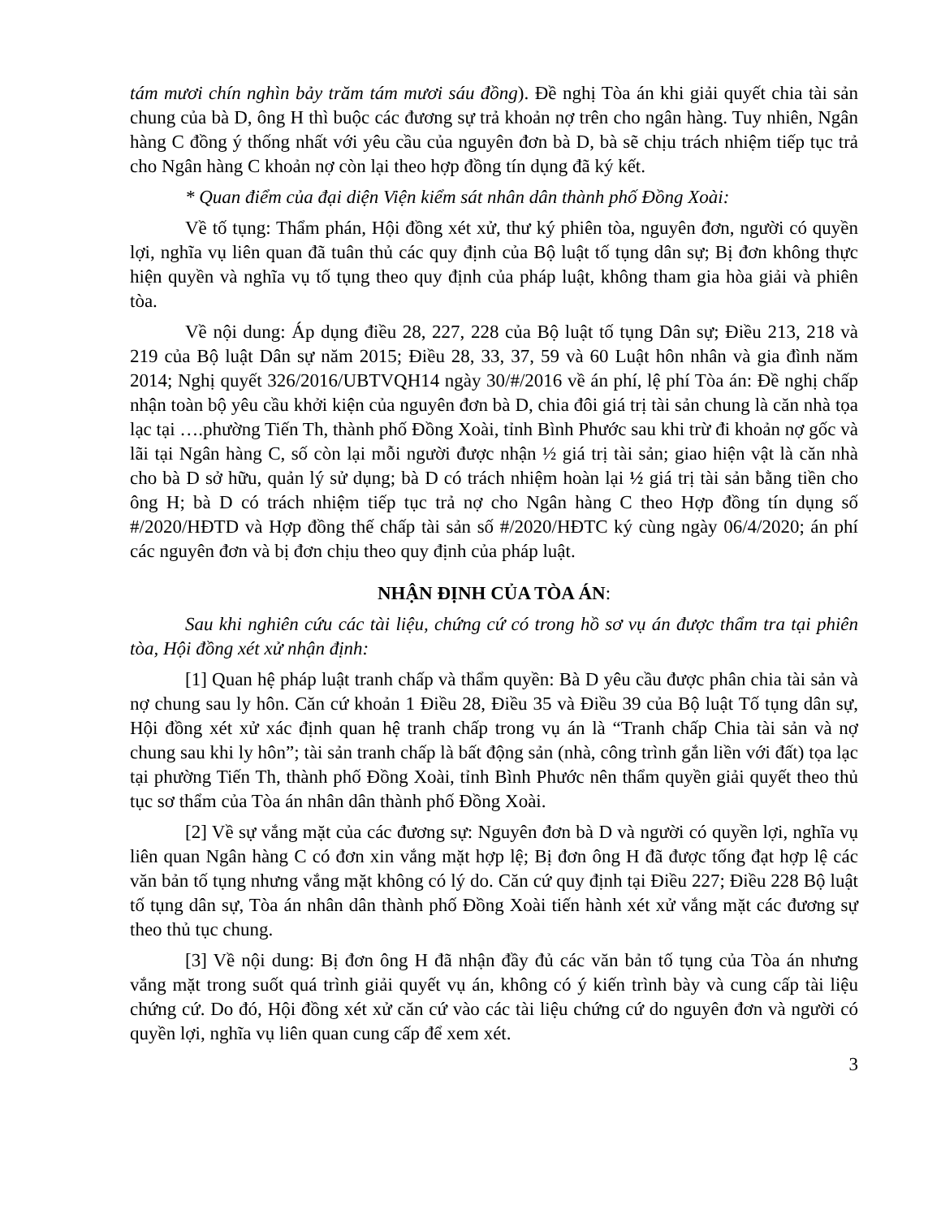tám mươi chín nghìn bảy trăm tám mươi sáu đồng). Đề nghị Tòa án khi giải quyết chia tài sản chung của bà D, ông H thì buộc các đương sự trả khoản nợ trên cho ngân hàng. Tuy nhiên, Ngân hàng C đồng ý thống nhất với yêu cầu của nguyên đơn bà D, bà sẽ chịu trách nhiệm tiếp tục trả cho Ngân hàng C khoản nợ còn lại theo hợp đồng tín dụng đã ký kết.
* Quan điểm của đại diện Viện kiểm sát nhân dân thành phố Đồng Xoài:
Về tố tụng: Thẩm phán, Hội đồng xét xử, thư ký phiên tòa, nguyên đơn, người có quyền lợi, nghĩa vụ liên quan đã tuân thủ các quy định của Bộ luật tố tụng dân sự; Bị đơn không thực hiện quyền và nghĩa vụ tố tụng theo quy định của pháp luật, không tham gia hòa giải và phiên tòa.
Về nội dung: Áp dụng điều 28, 227, 228 của Bộ luật tố tụng Dân sự; Điều 213, 218 và 219 của Bộ luật Dân sự năm 2015; Điều 28, 33, 37, 59 và 60 Luật hôn nhân và gia đình năm 2014; Nghị quyết 326/2016/UBTVQH14 ngày 30/#/2016 về án phí, lệ phí Tòa án: Đề nghị chấp nhận toàn bộ yêu cầu khởi kiện của nguyên đơn bà D, chia đôi giá trị tài sản chung là căn nhà tọa lạc tại ….phường Tiến Th, thành phố Đồng Xoài, tỉnh Bình Phước sau khi trừ đi khoản nợ gốc và lãi tại Ngân hàng C, số còn lại mỗi người được nhận ½ giá trị tài sản; giao hiện vật là căn nhà cho bà D sở hữu, quản lý sử dụng; bà D có trách nhiệm hoàn lại ½ giá trị tài sản bằng tiền cho ông H; bà D có trách nhiệm tiếp tục trả nợ cho Ngân hàng C theo Hợp đồng tín dụng số #/2020/HĐTD và Hợp đồng thế chấp tài sản số #/2020/HĐTC ký cùng ngày 06/4/2020; án phí các nguyên đơn và bị đơn chịu theo quy định của pháp luật.
NHẬN ĐỊNH CỦA TÒA ÁN:
Sau khi nghiên cứu các tài liệu, chứng cứ có trong hồ sơ vụ án được thẩm tra tại phiên tòa, Hội đồng xét xử nhận định:
[1] Quan hệ pháp luật tranh chấp và thẩm quyền: Bà D yêu cầu được phân chia tài sản và nợ chung sau ly hôn. Căn cứ khoản 1 Điều 28, Điều 35 và Điều 39 của Bộ luật Tố tụng dân sự, Hội đồng xét xử xác định quan hệ tranh chấp trong vụ án là “Tranh chấp Chia tài sản và nợ chung sau khi ly hôn”; tài sản tranh chấp là bất động sản (nhà, công trình gắn liền với đất) tọa lạc tại phường Tiến Th, thành phố Đồng Xoài, tỉnh Bình Phước nên thẩm quyền giải quyết theo thủ tục sơ thẩm của Tòa án nhân dân thành phố Đồng Xoài.
[2] Về sự vắng mặt của các đương sự: Nguyên đơn bà D và người có quyền lợi, nghĩa vụ liên quan Ngân hàng C có đơn xin vắng mặt hợp lệ; Bị đơn ông H đã được tống đạt hợp lệ các văn bản tố tụng nhưng vắng mặt không có lý do. Căn cứ quy định tại Điều 227; Điều 228 Bộ luật tố tụng dân sự, Tòa án nhân dân thành phố Đồng Xoài tiến hành xét xử vắng mặt các đương sự theo thủ tục chung.
[3] Về nội dung: Bị đơn ông H đã nhận đầy đủ các văn bản tố tụng của Tòa án nhưng vắng mặt trong suốt quá trình giải quyết vụ án, không có ý kiến trình bày và cung cấp tài liệu chứng cứ. Do đó, Hội đồng xét xử căn cứ vào các tài liệu chứng cứ do nguyên đơn và người có quyền lợi, nghĩa vụ liên quan cung cấp để xem xét.
3